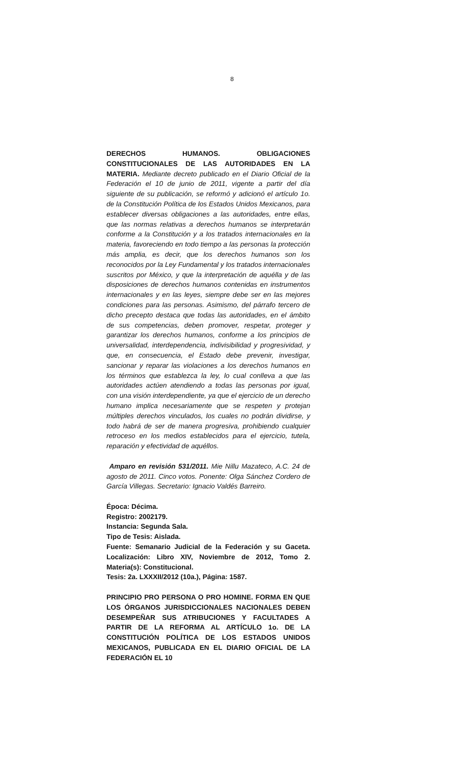8
DERECHOS HUMANOS. OBLIGACIONES CONSTITUCIONALES DE LAS AUTORIDADES EN LA MATERIA. Mediante decreto publicado en el Diario Oficial de la Federación el 10 de junio de 2011, vigente a partir del día siguiente de su publicación, se reformó y adicionó el artículo 1o. de la Constitución Política de los Estados Unidos Mexicanos, para establecer diversas obligaciones a las autoridades, entre ellas, que las normas relativas a derechos humanos se interpretarán conforme a la Constitución y a los tratados internacionales en la materia, favoreciendo en todo tiempo a las personas la protección más amplia, es decir, que los derechos humanos son los reconocidos por la Ley Fundamental y los tratados internacionales suscritos por México, y que la interpretación de aquélla y de las disposiciones de derechos humanos contenidas en instrumentos internacionales y en las leyes, siempre debe ser en las mejores condiciones para las personas. Asimismo, del párrafo tercero de dicho precepto destaca que todas las autoridades, en el ámbito de sus competencias, deben promover, respetar, proteger y garantizar los derechos humanos, conforme a los principios de universalidad, interdependencia, indivisibilidad y progresividad, y que, en consecuencia, el Estado debe prevenir, investigar, sancionar y reparar las violaciones a los derechos humanos en los términos que establezca la ley, lo cual conlleva a que las autoridades actúen atendiendo a todas las personas por igual, con una visión interdependiente, ya que el ejercicio de un derecho humano implica necesariamente que se respeten y protejan múltiples derechos vinculados, los cuales no podrán dividirse, y todo habrá de ser de manera progresiva, prohibiendo cualquier retroceso en los medios establecidos para el ejercicio, tutela, reparación y efectividad de aquéllos.
Amparo en revisión 531/2011. Mie Nillu Mazateco, A.C. 24 de agosto de 2011. Cinco votos. Ponente: Olga Sánchez Cordero de García Villegas. Secretario: Ignacio Valdés Barreiro.
Época: Décima.
Registro: 2002179.
Instancia: Segunda Sala.
Tipo de Tesis: Aislada.
Fuente: Semanario Judicial de la Federación y su Gaceta. Localización: Libro XIV, Noviembre de 2012, Tomo 2. Materia(s): Constitucional.
Tesis: 2a. LXXXII/2012 (10a.), Página: 1587.
PRINCIPIO PRO PERSONA O PRO HOMINE. FORMA EN QUE LOS ÓRGANOS JURISDICCIONALES NACIONALES DEBEN DESEMPEÑAR SUS ATRIBUCIONES Y FACULTADES A PARTIR DE LA REFORMA AL ARTÍCULO 1o. DE LA CONSTITUCIÓN POLÍTICA DE LOS ESTADOS UNIDOS MEXICANOS, PUBLICADA EN EL DIARIO OFICIAL DE LA FEDERACIÓN EL 10